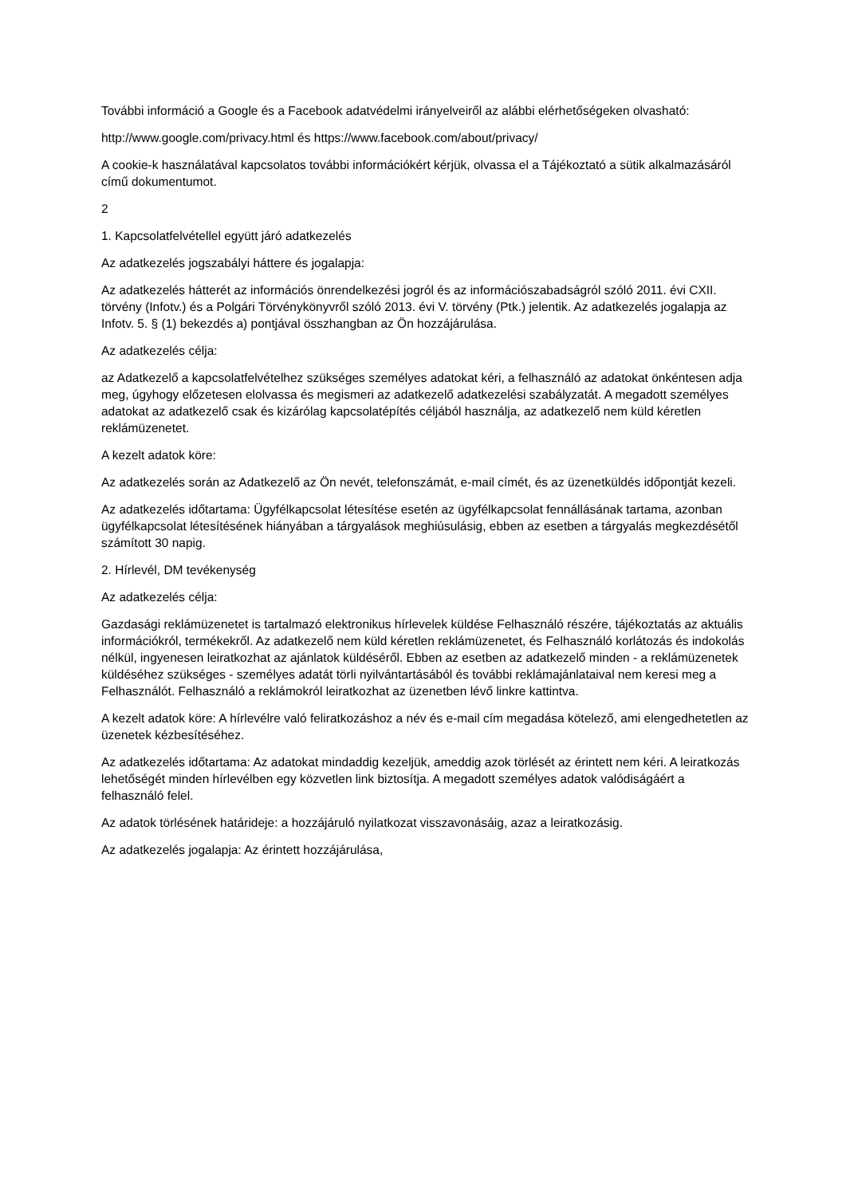További információ a Google és a Facebook adatvédelmi irányelveiről az alábbi elérhetőségeken olvasható:
http://www.google.com/privacy.html és https://www.facebook.com/about/privacy/
A cookie-k használatával kapcsolatos további információkért kérjük, olvassa el a Tájékoztató a sütik alkalmazásáról című dokumentumot.
2
1. Kapcsolatfelvétellel együtt járó adatkezelés
Az adatkezelés jogszabályi háttere és jogalapja:
Az adatkezelés hátterét az információs önrendelkezési jogról és az információszabadságról szóló 2011. évi CXII. törvény (Infotv.) és a Polgári Törvénykönyvről szóló 2013. évi V. törvény (Ptk.) jelentik. Az adatkezelés jogalapja az Infotv. 5. § (1) bekezdés a) pontjával összhangban az Ön hozzájárulása.
Az adatkezelés célja:
az Adatkezelő a kapcsolatfelvételhez szükséges személyes adatokat kéri, a felhasználó az adatokat önkéntesen adja meg, úgyhogy előzetesen elolvassa és megismeri az adatkezelő adatkezelési szabályzatát. A megadott személyes adatokat az adatkezelő csak és kizárólag kapcsolatépítés céljából használja, az adatkezelő nem küld kéretlen reklámüzenetet.
A kezelt adatok köre:
Az adatkezelés során az Adatkezelő az Ön nevét, telefonszámát, e-mail címét, és az üzenetküldés időpontját kezeli.
Az adatkezelés időtartama: Ügyfélkapcsolat létesítése esetén az ügyfélkapcsolat fennállásának tartama, azonban ügyfélkapcsolat létesítésének hiányában a tárgyalások meghiúsulásig, ebben az esetben a tárgyalás megkezdésétől számított 30 napig.
2. Hírlevél, DM tevékenység
Az adatkezelés célja:
Gazdasági reklámüzenetet is tartalmazó elektronikus hírlevelek küldése Felhasználó részére, tájékoztatás az aktuális információkról, termékekről. Az adatkezelő nem küld kéretlen reklámüzenetet, és Felhasználó korlátozás és indokolás nélkül, ingyenesen leiratkozhat az ajánlatok küldéséről. Ebben az esetben az adatkezelő minden - a reklámüzenetek küldéséhez szükséges - személyes adatát törli nyilvántartásából és további reklámajánlataival nem keresi meg a Felhasználót. Felhasználó a reklámokról leiratkozhat az üzenetben lévő linkre kattintva.
A kezelt adatok köre: A hírlevélre való feliratkozáshoz a név és e-mail cím megadása kötelező, ami elengedhetetlen az üzenetek kézbesítéséhez.
Az adatkezelés időtartama: Az adatokat mindaddig kezeljük, ameddig azok törlését az érintett nem kéri. A leiratkozás lehetőségét minden hírlevélben egy közvetlen link biztosítja. A megadott személyes adatok valódiságáért a felhasználó felel.
Az adatok törlésének határideje: a hozzájáruló nyilatkozat visszavonásáig, azaz a leiratkozásig.
Az adatkezelés jogalapja: Az érintett hozzájárulása,